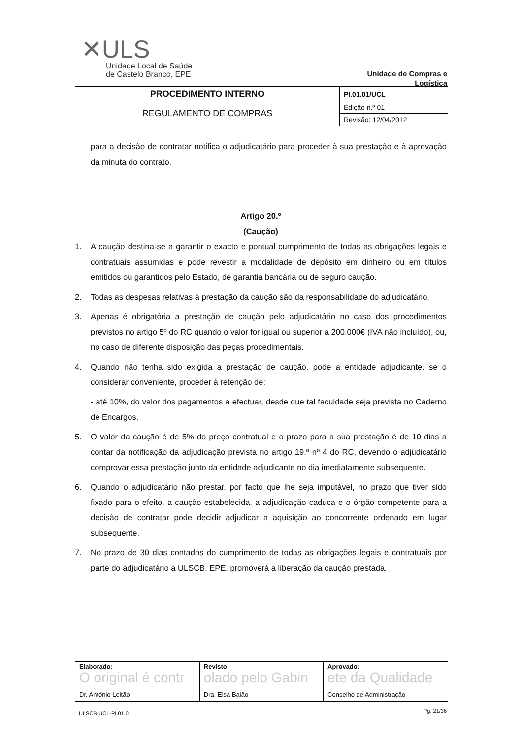✕ULS
Unidade Local de Saúde
de Castelo Branco, EPE
Unidade de Compras e Logística
| PROCEDIMENTO INTERNO | PI.01.01/UCL |
| REGULAMENTO DE COMPRAS | Edição n.º 01 |
| | Revisão: 12/04/2012 |
para a decisão de contratar notifica o adjudicatário para proceder à sua prestação e à aprovação da minuta do contrato.
Artigo 20.º
(Caução)
1. A caução destina-se a garantir o exacto e pontual cumprimento de todas as obrigações legais e contratuais assumidas e pode revestir a modalidade de depósito em dinheiro ou em títulos emitidos ou garantidos pelo Estado, de garantia bancária ou de seguro caução.
2. Todas as despesas relativas à prestação da caução são da responsabilidade do adjudicatário.
3. Apenas é obrigatória a prestação de caução pelo adjudicatário no caso dos procedimentos previstos no artigo 5º do RC quando o valor for igual ou superior a 200.000€ (IVA não incluído), ou, no caso de diferente disposição das peças procedimentais.
4. Quando não tenha sido exigida a prestação de caução, pode a entidade adjudicante, se o considerar conveniente, proceder à retenção de:
- até 10%, do valor dos pagamentos a efectuar, desde que tal faculdade seja prevista no Caderno de Encargos.
5. O valor da caução é de 5% do preço contratual e o prazo para a sua prestação é de 10 dias a contar da notificação da adjudicação prevista no artigo 19.º nº 4 do RC, devendo o adjudicatário comprovar essa prestação junto da entidade adjudicante no dia imediatamente subsequente.
6. Quando o adjudicatário não prestar, por facto que lhe seja imputável, no prazo que tiver sido fixado para o efeito, a caução estabelecida, a adjudicação caduca e o órgão competente para a decisão de contratar pode decidir adjudicar a aquisição ao concorrente ordenado em lugar subsequente.
7. No prazo de 30 dias contados do cumprimento de todas as obrigações legais e contratuais por parte do adjudicatário a ULSCB, EPE, promoverá a liberação da caução prestada.
| Elaborado: O original é contr Dr. António Leitão | Revisto: olado pelo Gabin Dra. Elsa Baião | Aprovado: ete da Qualidade Conselho de Administração |
ULSCB-UCL-PI.01.01 Pg. 21/36